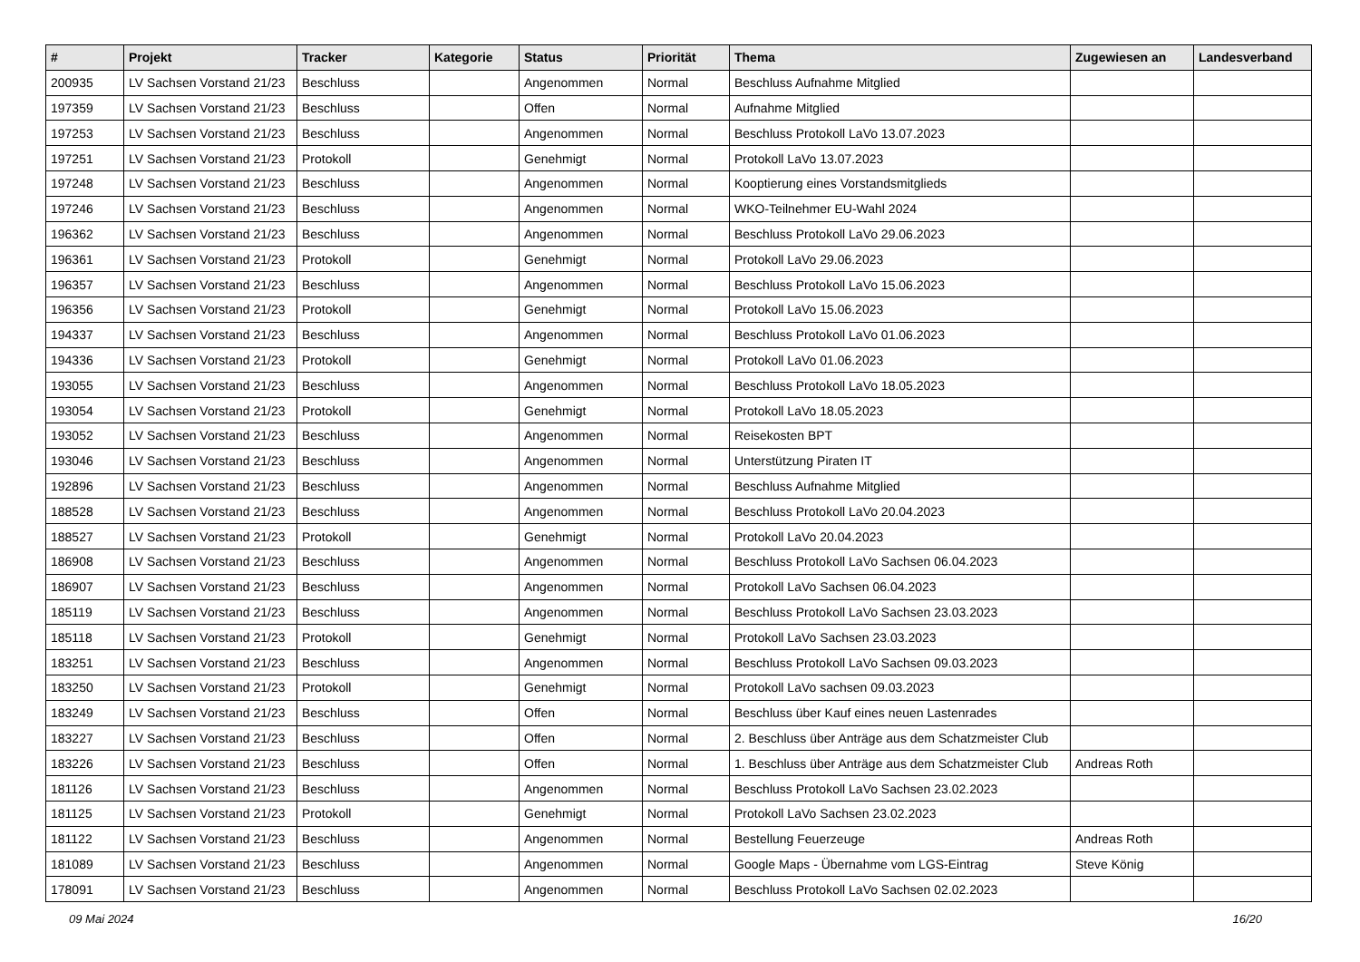| # | Projekt | Tracker | Kategorie | Status | Priorität | Thema | Zugewiesen an | Landesverband |
| --- | --- | --- | --- | --- | --- | --- | --- | --- |
| 200935 | LV Sachsen Vorstand 21/23 | Beschluss | | Angenommen | Normal | Beschluss Aufnahme Mitglied | | |
| 197359 | LV Sachsen Vorstand 21/23 | Beschluss | | Offen | Normal | Aufnahme Mitglied | | |
| 197253 | LV Sachsen Vorstand 21/23 | Beschluss | | Angenommen | Normal | Beschluss Protokoll LaVo 13.07.2023 | | |
| 197251 | LV Sachsen Vorstand 21/23 | Protokoll | | Genehmigt | Normal | Protokoll LaVo 13.07.2023 | | |
| 197248 | LV Sachsen Vorstand 21/23 | Beschluss | | Angenommen | Normal | Kooptierung eines Vorstandsmitglieds | | |
| 197246 | LV Sachsen Vorstand 21/23 | Beschluss | | Angenommen | Normal | WKO-Teilnehmer EU-Wahl 2024 | | |
| 196362 | LV Sachsen Vorstand 21/23 | Beschluss | | Angenommen | Normal | Beschluss Protokoll LaVo 29.06.2023 | | |
| 196361 | LV Sachsen Vorstand 21/23 | Protokoll | | Genehmigt | Normal | Protokoll LaVo 29.06.2023 | | |
| 196357 | LV Sachsen Vorstand 21/23 | Beschluss | | Angenommen | Normal | Beschluss Protokoll LaVo 15.06.2023 | | |
| 196356 | LV Sachsen Vorstand 21/23 | Protokoll | | Genehmigt | Normal | Protokoll LaVo 15.06.2023 | | |
| 194337 | LV Sachsen Vorstand 21/23 | Beschluss | | Angenommen | Normal | Beschluss Protokoll LaVo 01.06.2023 | | |
| 194336 | LV Sachsen Vorstand 21/23 | Protokoll | | Genehmigt | Normal | Protokoll LaVo 01.06.2023 | | |
| 193055 | LV Sachsen Vorstand 21/23 | Beschluss | | Angenommen | Normal | Beschluss Protokoll LaVo 18.05.2023 | | |
| 193054 | LV Sachsen Vorstand 21/23 | Protokoll | | Genehmigt | Normal | Protokoll LaVo 18.05.2023 | | |
| 193052 | LV Sachsen Vorstand 21/23 | Beschluss | | Angenommen | Normal | Reisekosten BPT | | |
| 193046 | LV Sachsen Vorstand 21/23 | Beschluss | | Angenommen | Normal | Unterstützung Piraten IT | | |
| 192896 | LV Sachsen Vorstand 21/23 | Beschluss | | Angenommen | Normal | Beschluss Aufnahme Mitglied | | |
| 188528 | LV Sachsen Vorstand 21/23 | Beschluss | | Angenommen | Normal | Beschluss Protokoll LaVo 20.04.2023 | | |
| 188527 | LV Sachsen Vorstand 21/23 | Protokoll | | Genehmigt | Normal | Protokoll LaVo 20.04.2023 | | |
| 186908 | LV Sachsen Vorstand 21/23 | Beschluss | | Angenommen | Normal | Beschluss Protokoll LaVo Sachsen 06.04.2023 | | |
| 186907 | LV Sachsen Vorstand 21/23 | Beschluss | | Angenommen | Normal | Protokoll LaVo Sachsen 06.04.2023 | | |
| 185119 | LV Sachsen Vorstand 21/23 | Beschluss | | Angenommen | Normal | Beschluss Protokoll LaVo Sachsen 23.03.2023 | | |
| 185118 | LV Sachsen Vorstand 21/23 | Protokoll | | Genehmigt | Normal | Protokoll LaVo Sachsen 23.03.2023 | | |
| 183251 | LV Sachsen Vorstand 21/23 | Beschluss | | Angenommen | Normal | Beschluss Protokoll LaVo Sachsen 09.03.2023 | | |
| 183250 | LV Sachsen Vorstand 21/23 | Protokoll | | Genehmigt | Normal | Protokoll LaVo sachsen 09.03.2023 | | |
| 183249 | LV Sachsen Vorstand 21/23 | Beschluss | | Offen | Normal | Beschluss über Kauf eines neuen Lastenrades | | |
| 183227 | LV Sachsen Vorstand 21/23 | Beschluss | | Offen | Normal | 2. Beschluss über Anträge aus dem Schatzmeister Club | | |
| 183226 | LV Sachsen Vorstand 21/23 | Beschluss | | Offen | Normal | 1. Beschluss über Anträge aus dem Schatzmeister Club | Andreas Roth | |
| 181126 | LV Sachsen Vorstand 21/23 | Beschluss | | Angenommen | Normal | Beschluss Protokoll LaVo Sachsen 23.02.2023 | | |
| 181125 | LV Sachsen Vorstand 21/23 | Protokoll | | Genehmigt | Normal | Protokoll LaVo Sachsen 23.02.2023 | | |
| 181122 | LV Sachsen Vorstand 21/23 | Beschluss | | Angenommen | Normal | Bestellung Feuerzeuge | Andreas Roth | |
| 181089 | LV Sachsen Vorstand 21/23 | Beschluss | | Angenommen | Normal | Google Maps - Übernahme vom LGS-Eintrag | Steve König | |
| 178091 | LV Sachsen Vorstand 21/23 | Beschluss | | Angenommen | Normal | Beschluss Protokoll LaVo Sachsen 02.02.2023 | | |
09 Mai 2024 16/20